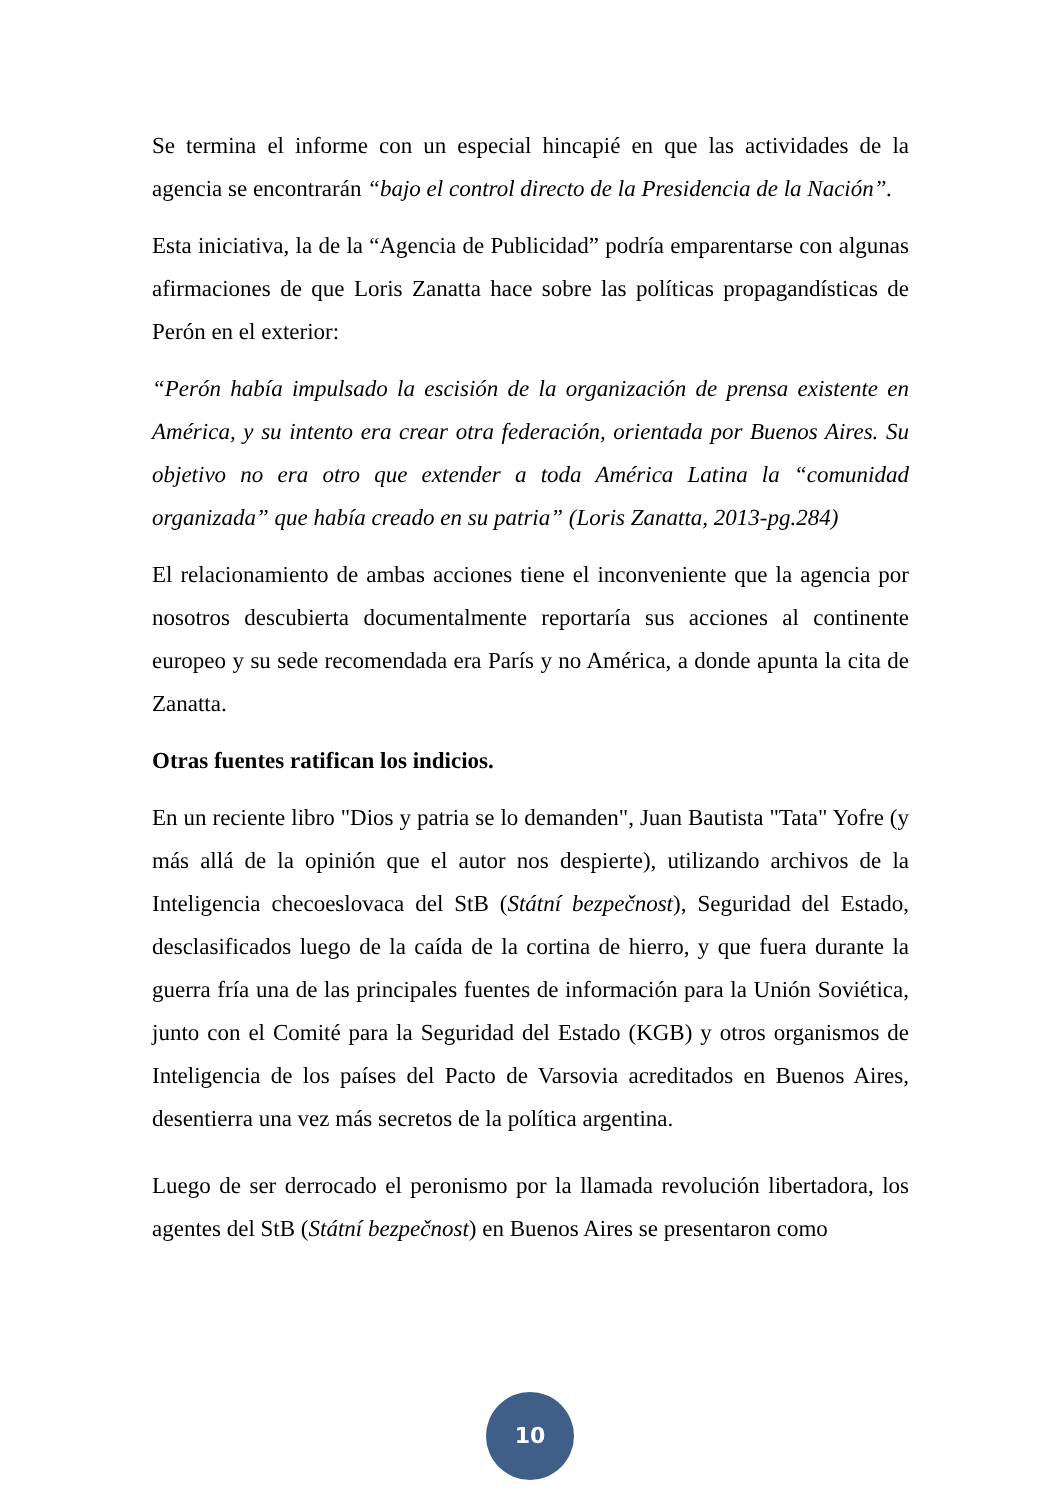Se termina el informe con un especial hincapié en que las actividades de la agencia se encontrarán “bajo el control directo de la Presidencia de la Nación”.
Esta iniciativa, la de la “Agencia de Publicidad” podría emparentarse con algunas afirmaciones de que Loris Zanatta hace sobre las políticas propagandísticas de Perón en el exterior:
“Perón había impulsado la escisión de la organización de prensa existente en América, y su intento era crear otra federación, orientada por Buenos Aires. Su objetivo no era otro que extender a toda América Latina la “comunidad organizada” que había creado en su patria” (Loris Zanatta, 2013-pg.284)
El relacionamiento de ambas acciones tiene el inconveniente que la agencia por nosotros descubierta documentalmente reportaría sus acciones al continente europeo y su sede recomendada era París y no América, a donde apunta la cita de Zanatta.
Otras fuentes ratifican los indicios.
En un reciente libro "Dios y patria se lo demanden", Juan Bautista "Tata" Yofre (y más allá de la opinión que el autor nos despierte), utilizando archivos de la Inteligencia checoeslovaca del StB (Státní bezpečnost), Seguridad del Estado, desclasificados luego de la caída de la cortina de hierro, y que fuera durante la guerra fría una de las principales fuentes de información para la Unión Soviética, junto con el Comité para la Seguridad del Estado (KGB) y otros organismos de Inteligencia de los países del Pacto de Varsovia acreditados en Buenos Aires, desentierra una vez más secretos de la política argentina.
Luego de ser derrocado el peronismo por la llamada revolución libertadora, los agentes del StB (Státní bezpečnost) en Buenos Aires se presentaron como
10